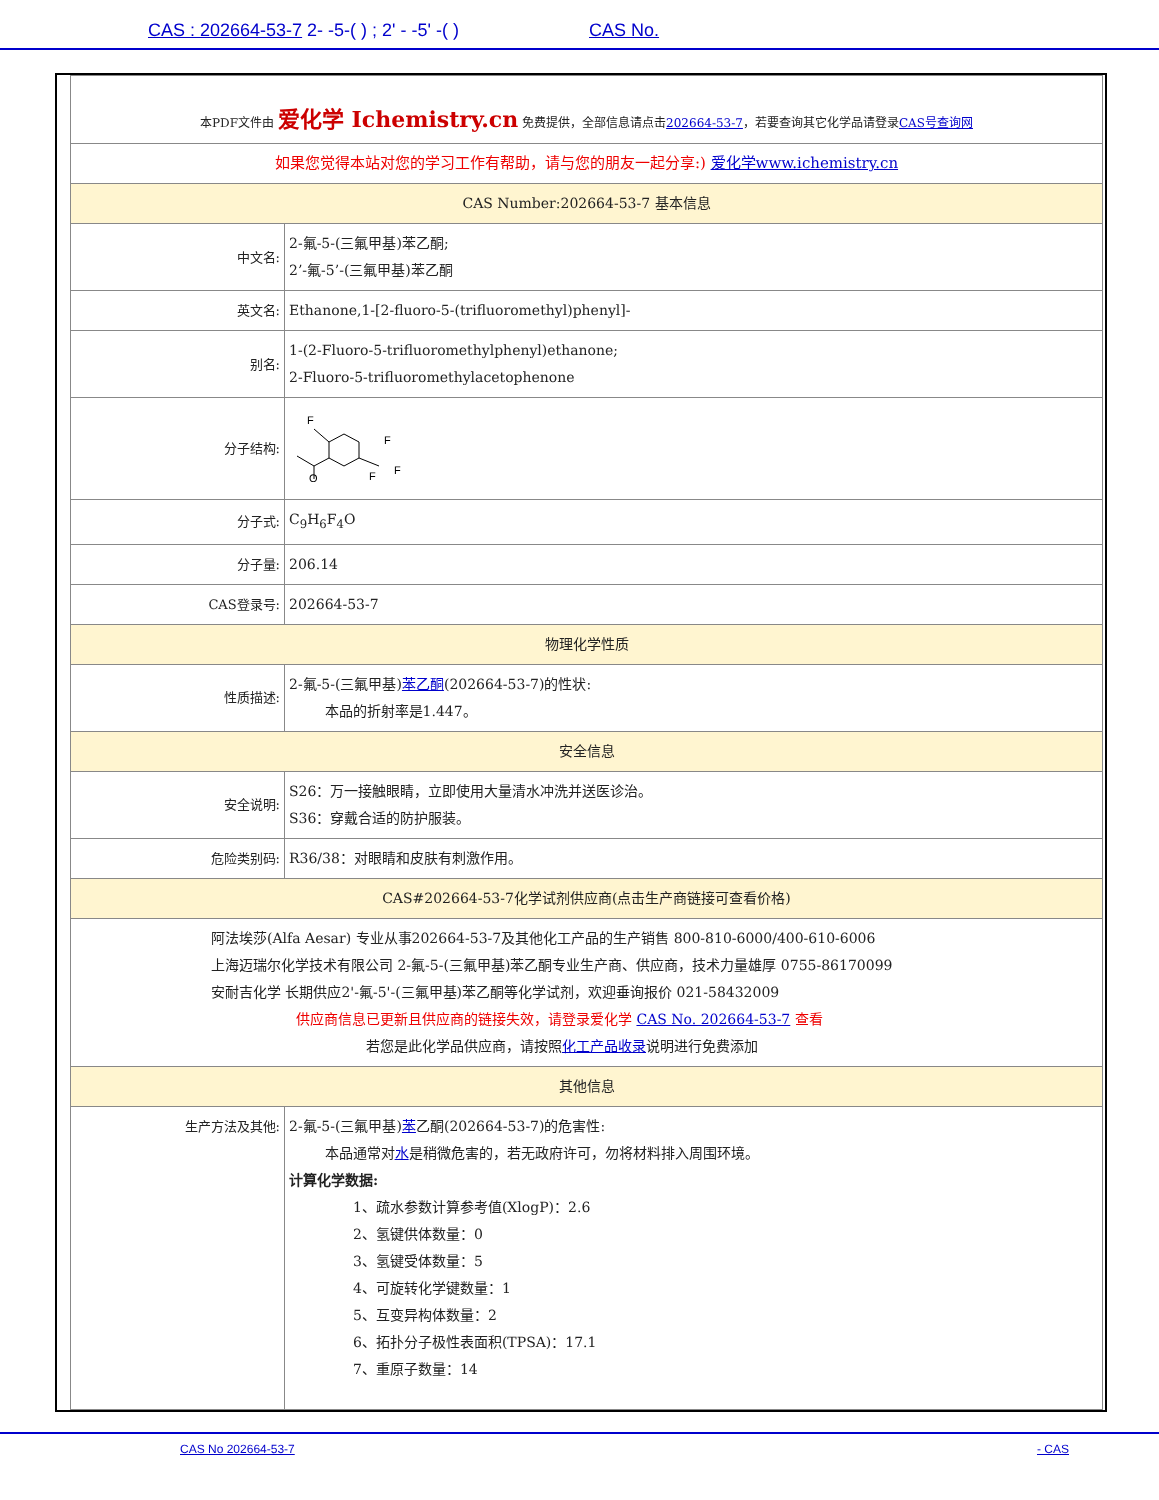CAS : 202664-53-7 2- -5-( ) ; 2' - -5' -( ) CAS No.
| 本PDF文件由 爱化学 Ichemistry.cn 免费提供，全部信息请点击 202664-53-7 ，若要查询其它化学品请登录 CAS号查询网 | |
| 如果您觉得本站对您的学习工作有帮助，请与您的朋友一起分享:) 爱化学www.ichemistry.cn | |
| CAS Number:202664-53-7 基本信息 | |
| 中文名: | 2-氟-5-(三氟甲基)苯乙酮; 2’-氟-5’-(三氟甲基)苯乙酮 |
| 英文名: | Ethanone,1-[2-fluoro-5-(trifluoromethyl)phenyl]- |
| 别名: | 1-(2-Fluoro-5-trifluoromethylphenyl)ethanone; 2-Fluoro-5-trifluoromethylacetophenone |
| 分子结构: | F O F F F |
| 分子式: | C<sub>9</sub>H<sub>6</sub>F<sub>4</sub>O |
| 分子量: | 206.14 |
| CAS登录号: | 202664-53-7 |
| 物理化学性质 | |
| 性质描述: | 2-氟-5-(三氟甲基) 苯乙酮 (202664-53-7)的性状: 本品的折射率是1.447。 |
| 安全信息 | |
| 安全说明: | S26：万一接触眼睛，立即使用大量清水冲洗并送医诊治。 S36：穿戴合适的防护服装。 |
| 危险类别码: | R36/38：对眼睛和皮肤有刺激作用。 |
| CAS#202664-53-7化学试剂供应商(点击生产商链接可查看价格) | |
| 阿法埃莎(Alfa Aesar) 专业从事202664-53-7及其他化工产品的生产销售 800-810-6000/400-610-6006 上海迈瑞尔化学技术有限公司 2-氟-5-(三氟甲基)苯乙酮专业生产商、供应商，技术力量雄厚 0755-86170099 安耐吉化学 长期供应2'-氟-5'-(三氟甲基)苯乙酮等化学试剂，欢迎垂询报价 021-58432009 供应商信息已更新且供应商的链接失效，请登录爱化学 CAS No. 202664-53-7 查看 若您是此化学品供应商，请按照 化工产品收录 说明进行免费添加 | |
| 其他信息 | |
| 生产方法及其他: | 2-氟-5-(三氟甲基) 苯 乙酮(202664-53-7)的危害性: 本品通常对 水 是稍微危害的，若无政府许可，勿将材料排入周围环境。 计算化学数据: 1、疏水参数计算参考值(XlogP)：2.6 2、氢键供体数量：0 3、氢键受体数量：5 4、可旋转化学键数量：1 5、互变异构体数量：2 6、拓扑分子极性表面积(TPSA)：17.1 7、重原子数量：14 |
CAS No 202664-53-7 - CAS